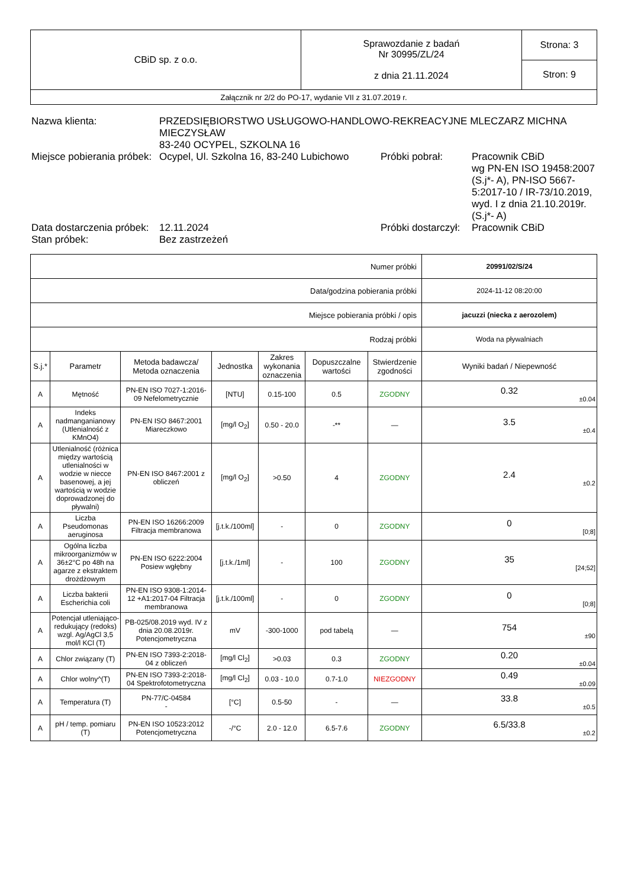| CBiD sp. z o.o. | Sprawozdanie z badań Nr 30995/ZL/24 z dnia 21.11.2024 | Strona: 3 |
| | | Stron: 9 |
| Załącznik nr 2/2 do PO-17, wydanie VII z 31.07.2019 r. | | |
| Nazwa klienta: | PRZEDSIĘBIORSTWO USŁUGOWO-HANDLOWO-REKREACYJNE MLECZARZ MICHNA MIECZYSŁAW 83-240 OCYPEL, SZKOLNA 16 | | |
| Miejsce pobierania próbek: | Ocypel, Ul. Szkolna 16, 83-240 Lubichowo | Próbki pobrał: | Pracownik CBiD wg PN-EN ISO 19458:2007 (S.j*- A), PN-ISO 5667-5:2017-10 / IR-73/10.2019, wyd. I z dnia 21.10.2019r. (S.j*- A) |
| Data dostarczenia próbek: | 12.11.2024 | Próbki dostarczył: | Pracownik CBiD |
| Stan próbek: | Bez zastrzeżeń | | |
| Numer próbki | | | | | | | 20991/02/S/24 |
| Data/godzina pobierania próbki | | | | | | | 2024-11-12 08:20:00 |
| Miejsce pobierania próbki / opis | | | | | | | jacuzzi (niecka z aerozolem) |
| Rodzaj próbki | | | | | | | Woda na pływalniach |
| S.j.* | Parametr | Metoda badawcza/ Metoda oznaczenia | Jednostka | Zakres wykonania oznaczenia | Dopuszczalne wartości | Stwierdzenie zgodności | Wyniki badań / Niepewność |
| A | Mętność | PN-EN ISO 7027-1:2016-09 Nefelometrycznie | [NTU] | 0.15-100 | 0.5 | ZGODNY | 0.32 ±0.04 |
| A | Indeks nadmanganianowy (Utlenialność z KMnO4) | PN-EN ISO 8467:2001 Miareczkowo | [mg/l O<sub>2</sub>] | 0.50 - 20.0 | -** | — | 3.5 ±0.4 |
| A | Utlenialność (różnica między wartością utlenialności w wodzie w niecce basenowej, a jej wartością w wodzie doprowadzonej do pływalni) | PN-EN ISO 8467:2001 z obliczeń | [mg/l O<sub>2</sub>] | >0.50 | 4 | ZGODNY | 2.4 ±0.2 |
| A | Liczba Pseudomonas aeruginosa | PN-EN ISO 16266:2009 Filtracja membranowa | [j.t.k./100ml] | - | 0 | ZGODNY | 0 [0;8] |
| A | Ogólna liczba mikroorganizmów w 36±2°C po 48h na agarze z ekstraktem drożdżowym | PN-EN ISO 6222:2004 Posiew wgłębny | [j.t.k./1ml] | - | 100 | ZGODNY | 35 [24;52] |
| A | Liczba bakterii Escherichia coli | PN-EN ISO 9308-1:2014-12 +A1:2017-04 Filtracja membranowa | [j.t.k./100ml] | - | 0 | ZGODNY | 0 [0;8] |
| A | Potencjał utleniająco-redukujący (redoks) wzgl. Ag/AgCl 3,5 mol/l KCl (T) | PB-025/08.2019 wyd. IV z dnia 20.08.2019r. Potencjometryczna | mV | -300-1000 | pod tabelą | — | 754 ±90 |
| A | Chlor związany (T) | PN-EN ISO 7393-2:2018-04 z obliczeń | [mg/l Cl<sub>2</sub>] | >0.03 | 0.3 | ZGODNY | 0.20 ±0.04 |
| A | Chlor wolny^(T) | PN-EN ISO 7393-2:2018-04 Spektrofotometryczna | [mg/l Cl<sub>2</sub>] | 0.03 - 10.0 | 0.7-1.0 | NIEZGODNY | 0.49 ±0.09 |
| A | Temperatura (T) | PN-77/C-04584 - | [°C] | 0.5-50 | - | — | 33.8 ±0.5 |
| A | pH / temp. pomiaru (T) | PN-EN ISO 10523:2012 Potencjometryczna | -/°C | 2.0 - 12.0 | 6.5-7.6 | ZGODNY | 6.5/33.8 ±0.2 |